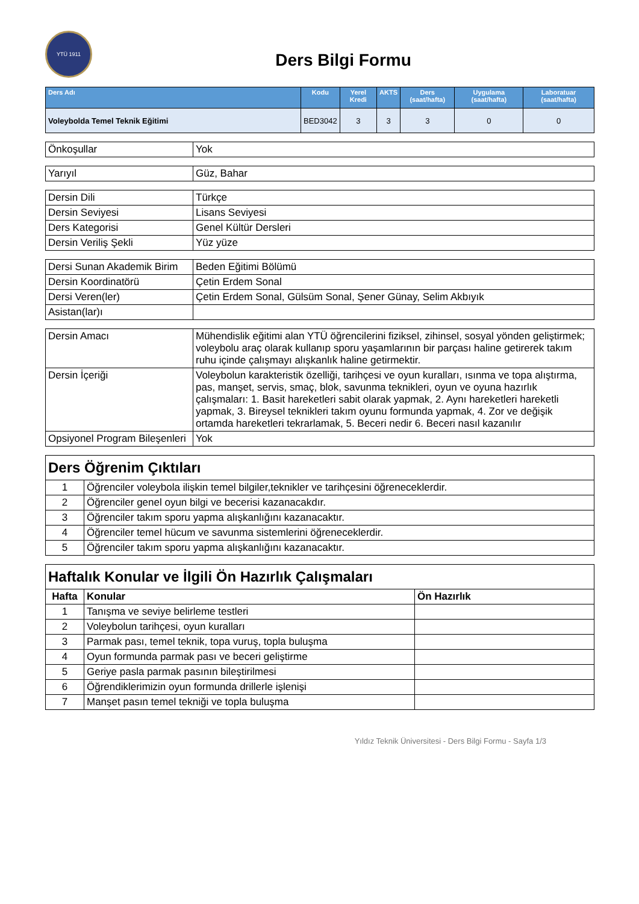YTÜ 1911
Ders Bilgi Formu
| Ders Adı | Kodu | Yerel Kredi | AKTS | Ders (saat/hafta) | Uygulama (saat/hafta) | Laboratuar (saat/hafta) |
| --- | --- | --- | --- | --- | --- | --- |
| Voleybolda Temel Teknik Eğitimi | BED3042 | 3 | 3 | 3 | 0 | 0 |
| Önkoşullar | Yok |
| Yarıyıl | Güz, Bahar |
| Dersin Dili | Türkçe |
| Dersin Seviyesi | Lisans Seviyesi |
| Ders Kategorisi | Genel Kültür Dersleri |
| Dersin Veriliş Şekli | Yüz yüze |
| Dersi Sunan Akademik Birim | Beden Eğitimi Bölümü |
| Dersin Koordinatörü | Çetin Erdem Sonal |
| Dersi Veren(ler) | Çetin Erdem Sonal, Gülsüm Sonal, Şener Günay, Selim Akbıyık |
| Asistan(lar)ı | |
| Dersin Amacı | Mühendislik eğitimi alan YTÜ öğrencilerini fiziksel, zihinsel, sosyal yönden geliştirmek; voleybolu araç olarak kullanıp sporu yaşamlarının bir parçası haline getirerek takım ruhu içinde çalışmayı alışkanlık haline getirmektir. |
| Dersin İçeriği | Voleybolun karakteristik özelliği, tarihçesi ve oyun kuralları, ısınma ve topa alıştırma, pas, manşet, servis, smaç, blok, savunma teknikleri, oyun ve oyuna hazırlık çalışmaları: 1. Basit hareketleri sabit olarak yapmak, 2. Aynı hareketleri hareketli yapmak, 3. Bireysel teknikleri takım oyunu formunda yapmak, 4. Zor ve değişik ortamda hareketleri tekrarlamak, 5. Beceri nedir 6. Beceri nasıl kazanılır |
| Opsiyonel Program Bileşenleri | Yok |
| Ders Öğrenim Çıktıları | |
| --- | --- |
| 1 | Öğrenciler voleybola ilişkin temel bilgiler,teknikler ve tarihçesini öğreneceklerdir. |
| 2 | Öğrenciler genel oyun bilgi ve becerisi kazanacakdır. |
| 3 | Öğrenciler takım sporu yapma alışkanlığını kazanacaktır. |
| 4 | Öğrenciler temel hücum ve savunma sistemlerini öğreneceklerdir. |
| 5 | Öğrenciler takım sporu yapma alışkanlığını kazanacaktır. |
| Haftalık Konular ve İlgili Ön Hazırlık Çalışmaları | | |
| --- | --- | --- |
| Hafta | Konular | Ön Hazırlık |
| 1 | Tanışma ve seviye belirleme testleri | |
| 2 | Voleybolun tarihçesi, oyun kuralları | |
| 3 | Parmak pası, temel teknik, topa vuruş, topla buluşma | |
| 4 | Oyun formunda parmak pası ve beceri geliştirme | |
| 5 | Geriye pasla parmak pasının bileştirilmesi | |
| 6 | Öğrendiklerimizin oyun formunda drillerle işlenişi | |
| 7 | Manşet pasın temel tekniği ve topla buluşma | |
Yıldız Teknik Üniversitesi - Ders Bilgi Formu - Sayfa 1/3